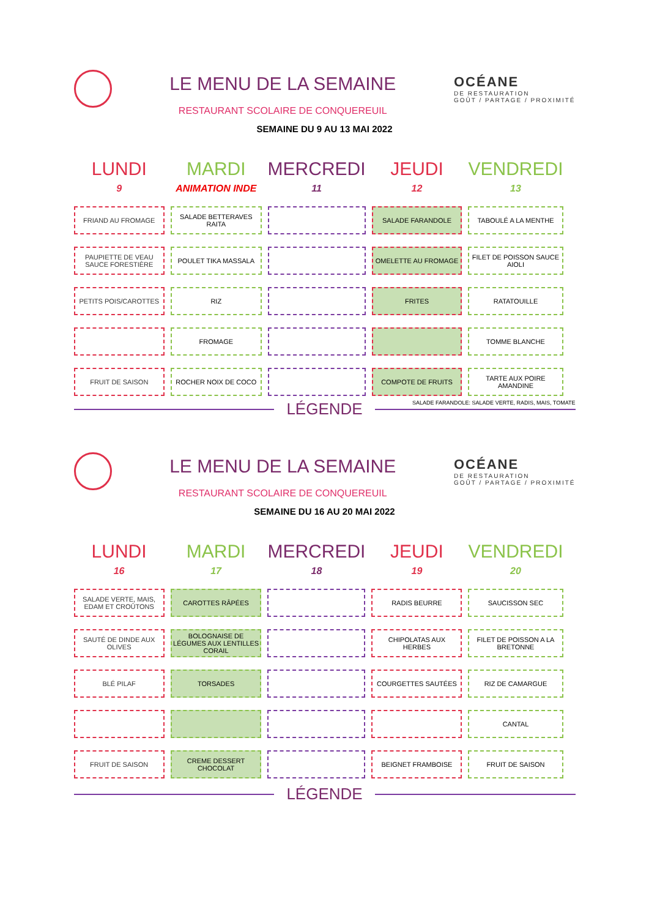LE MENU DE LA SEMAINE
RESTAURANT SCOLAIRE DE CONQUEREUIL
OCÉANE
DE RESTAURATION
GOÛT / PARTAGE / PROXIMITÉ
SEMAINE DU 9 AU 13 MAI 2022
| LUNDI 9 | MARDI ANIMATION INDE | MERCREDI 11 | JEUDI 12 | VENDREDI 13 |
| --- | --- | --- | --- | --- |
| FRIAND AU FROMAGE | SALADE BETTERAVES RAITA | | SALADE FARANDOLE | TABOULÉ A LA MENTHE |
| PAUPIETTE DE VEAU SAUCE FORESTIÈRE | POULET TIKA MASSALA | | OMELETTE AU FROMAGE | FILET DE POISSON SAUCE AIOLI |
| PETITS POIS/CAROTTES | RIZ | | FRITES | RATATOUILLE |
| | FROMAGE | | | TOMME BLANCHE |
| FRUIT DE SAISON | ROCHER NOIX DE COCO | | COMPOTE DE FRUITS | TARTE AUX POIRE AMANDINE |
SALADE FARANDOLE: SALADE VERTE, RADIS, MAIS, TOMATE
LÉGENDE
LE MENU DE LA SEMAINE
RESTAURANT SCOLAIRE DE CONQUEREUIL
OCÉANE
DE RESTAURATION
GOÛT / PARTAGE / PROXIMITÉ
SEMAINE DU 16 AU 20 MAI 2022
| LUNDI 16 | MARDI 17 | MERCREDI 18 | JEUDI 19 | VENDREDI 20 |
| --- | --- | --- | --- | --- |
| SALADE VERTE, MAIS, EDAM ET CROÛTONS | CAROTTES RÂPÉES | | RADIS BEURRE | SAUCISSON SEC |
| SAUTÉ DE DINDE AUX OLIVES | BOLOGNAISE DE LÉGUMES AUX LENTILLES CORAIL | | CHIPOLATAS AUX HERBES | FILET DE POISSON A LA BRETONNE |
| BLÉ PILAF | TORSADES | | COURGETTES SAUTÉES | RIZ DE CAMARGUE |
| | | | | CANTAL |
| FRUIT DE SAISON | CREME DESSERT CHOCOLAT | | BEIGNET FRAMBOISE | FRUIT DE SAISON |
LÉGENDE